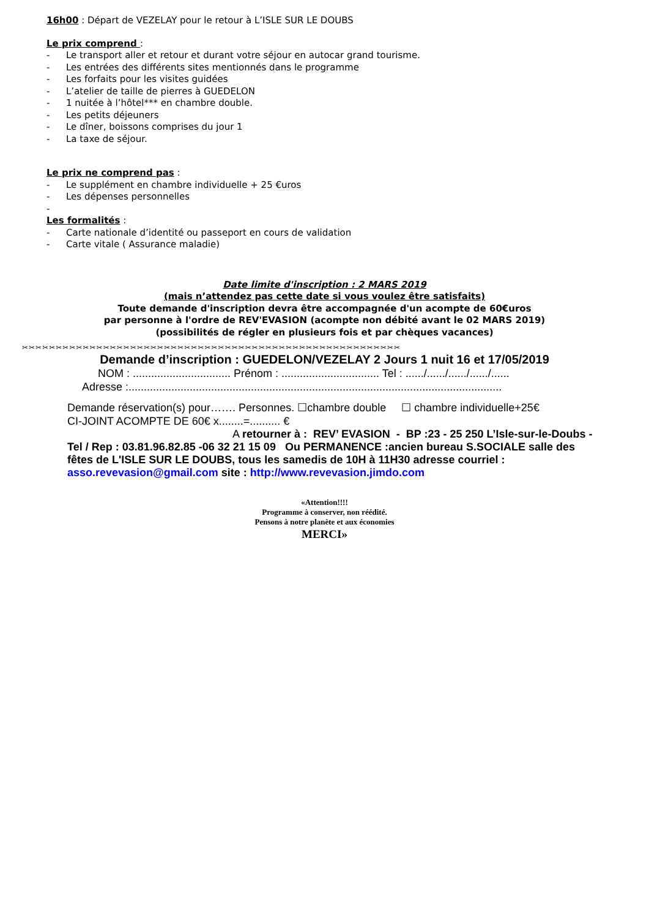16h00 : Départ de VEZELAY pour le retour à L’ISLE SUR LE DOUBS
Le prix comprend :
- Le transport aller et retour et durant votre séjour en autocar grand tourisme.
- Les entrées des différents sites mentionnés dans le programme
- Les forfaits pour les visites guidées
- L’atelier de taille de pierres à GUEDELON
- 1 nuitée à l’hôtel*** en chambre double.
- Les petits déjeuners
- Le dîner, boissons comprises du jour 1
- La taxe de séjour.
Le prix ne comprend pas :
- Le supplément en chambre individuelle + 25 €uros
- Les dépenses personnelles
-
Les formalités :
- Carte nationale d’identité ou passeport en cours de validation
- Carte vitale ( Assurance maladie)
Date limite d'inscription : 2 MARS 2019
(mais n’attendez pas cette date si vous voulez être satisfaits)
Toute demande d'inscription devra être accompagnée d'un acompte de 60€uros
par personne à l'ordre de REV'EVASION (acompte non débité avant le 02 MARS 2019)
(possibilités de régler en plusieurs fois et par chèques vacances)
✂✂✂✂✂✂✂✂✂✂✂✂✂✂✂✂✂✂✂✂✂✂✂✂✂✂✂✂✂✂✂✂✂✂✂✂✂✂✂✂✂✂✂✂✂✂✂✂✂✂✂✂✂✂✂✂
Demande d’inscription : GUEDELON/VEZELAY 2 Jours 1 nuit 16 et 17/05/2019
NOM : ................................ Prénom : ................................ Tel : ....../....../....../....../......
Adresse :..........................................................................................................................
Demande réservation(s) pour……. Personnes. ☐chambre double ☐ chambre individuelle+25€
CI-JOINT ACOMPTE DE 60€ x........=.......... €
A retourner à : REV’ EVASION - BP :23 - 25 250 L’Isle-sur-le-Doubs -
Tel / Rep : 03.81.96.82.85 -06 32 21 15 09 Ou PERMANENCE :ancien bureau S.SOCIALE salle des fêtes de L'ISLE SUR LE DOUBS, tous les samedis de 10H à 11H30 adresse courriel :
asso.revevasion@gmail.com site : http://www.revevasion.jimdo.com
«Attention!!!!
Programme à conserver, non réédité.
Pensons à notre planète et aux économies
MERCI»